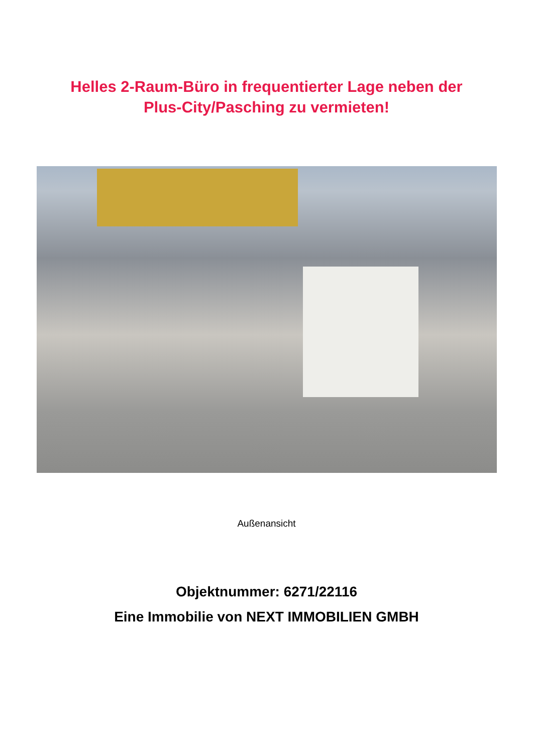Helles 2-Raum-Büro in frequentierter Lage neben der
Plus-City/Pasching zu vermieten!
Außenansicht
Objektnummer: 6271/22116
Eine Immobilie von NEXT IMMOBILIEN GMBH